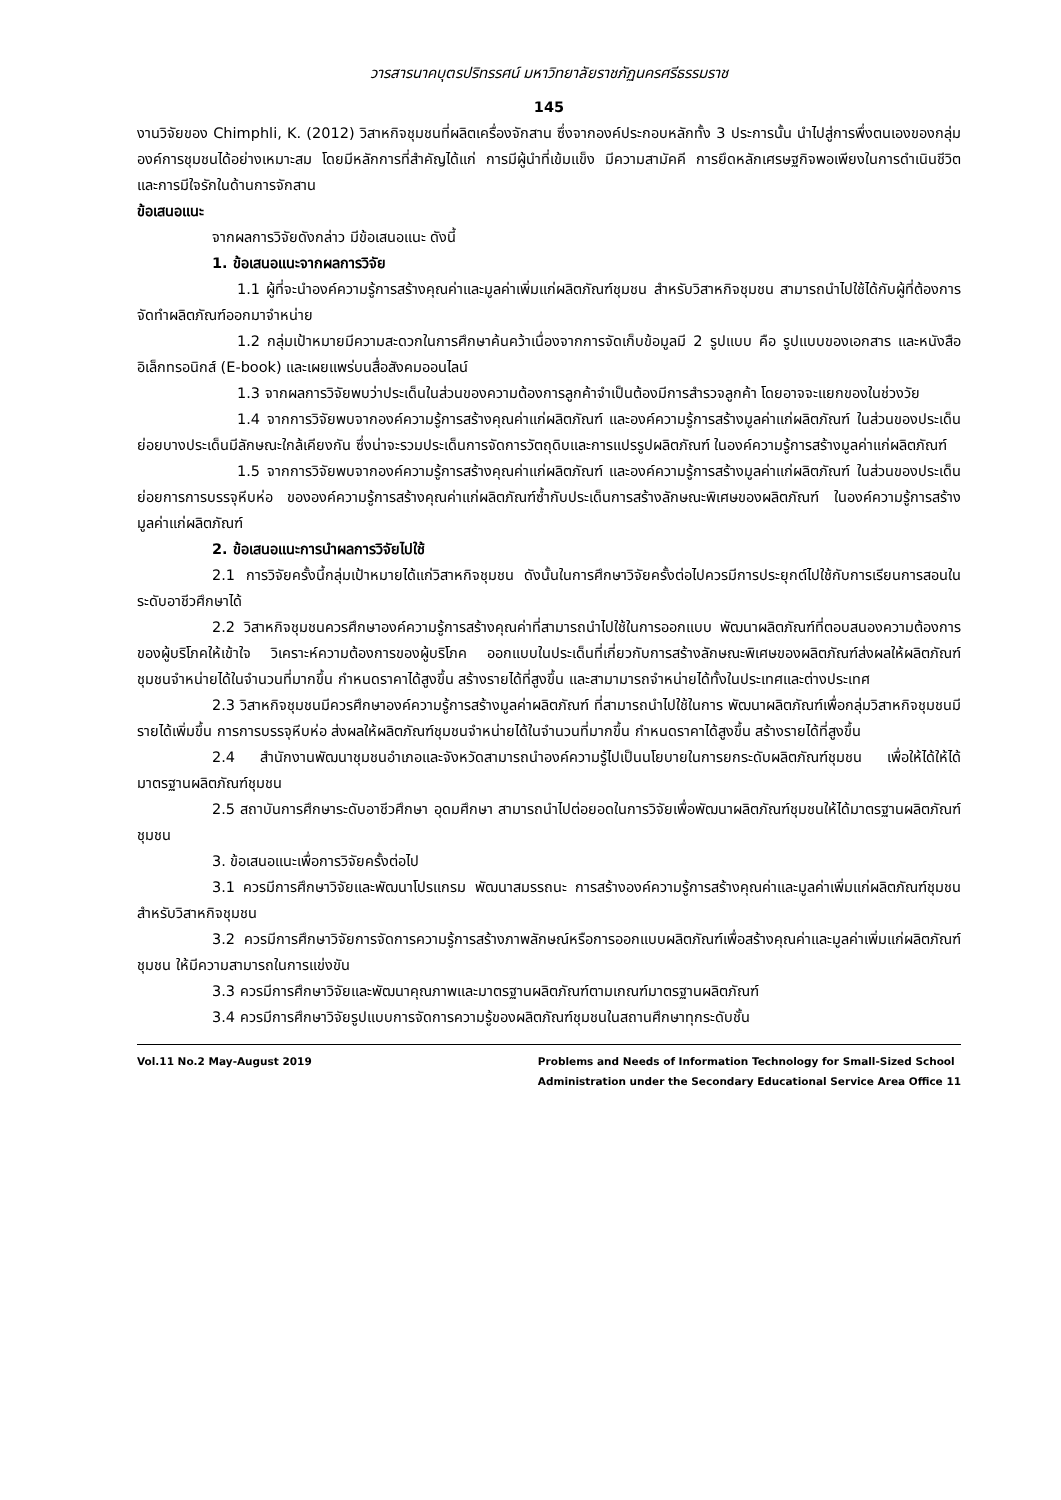วารสารนาคบุตรปริทรรศน์ มหาวิทยาลัยราชภัฏนครศรีธรรมราช
145
งานวิจัยของ Chimphli, K. (2012) วิสาหกิจชุมชนที่ผลิตเครื่องจักสาน ซึ่งจากองค์ประกอบหลักทั้ง 3 ประการนั้น นำไปสู่การพึ่งตนเองของกลุ่มองค์การชุมชนได้อย่างเหมาะสม โดยมีหลักการที่สำคัญได้แก่ การมีผู้นำที่เข้มแข็ง มีความสามัคคี การยึดหลักเศรษฐกิจพอเพียงในการดำเนินชีวิต และการมีใจรักในด้านการจักสาน
ข้อเสนอแนะ
จากผลการวิจัยดังกล่าว มีข้อเสนอแนะ ดังนี้
1. ข้อเสนอแนะจากผลการวิจัย
1.1 ผู้ที่จะนำองค์ความรู้การสร้างคุณค่าและมูลค่าเพิ่มแก่ผลิตภัณฑ์ชุมชน สำหรับวิสาหกิจชุมชน สามารถนำไปใช้ได้กับผู้ที่ต้องการจัดทำผลิตภัณฑ์ออกมาจำหน่าย
1.2 กลุ่มเป้าหมายมีความสะดวกในการศึกษาค้นคว้าเนื่องจากการจัดเก็บข้อมูลมี 2 รูปแบบ คือ รูปแบบของเอกสาร และหนังสืออิเล็กทรอนิกส์ (E-book) และเผยแพร่บนสื่อสังคมออนไลน์
1.3 จากผลการวิจัยพบว่าประเด็นในส่วนของความต้องการลูกค้าจำเป็นต้องมีการสำรวจลูกค้า โดยอาจจะแยกของในช่วงวัย
1.4 จากการวิจัยพบจากองค์ความรู้การสร้างคุณค่าแก่ผลิตภัณฑ์ และองค์ความรู้การสร้างมูลค่าแก่ผลิตภัณฑ์ ในส่วนของประเด็นย่อยบางประเด็นมีลักษณะใกล้เคียงกัน ซึ่งน่าจะรวมประเด็นการจัดการวัตถุดิบและการแปรรูปผลิตภัณฑ์ ในองค์ความรู้การสร้างมูลค่าแก่ผลิตภัณฑ์
1.5 จากการวิจัยพบจากองค์ความรู้การสร้างคุณค่าแก่ผลิตภัณฑ์ และองค์ความรู้การสร้างมูลค่าแก่ผลิตภัณฑ์ ในส่วนของประเด็นย่อยการการบรรจุหีบห่อ ขององค์ความรู้การสร้างคุณค่าแก่ผลิตภัณฑ์ซ้ำกับประเด็นการสร้างลักษณะพิเศษของผลิตภัณฑ์ ในองค์ความรู้การสร้างมูลค่าแก่ผลิตภัณฑ์
2. ข้อเสนอแนะการนำผลการวิจัยไปใช้
2.1 การวิจัยครั้งนี้กลุ่มเป้าหมายได้แก่วิสาหกิจชุมชน ดังนั้นในการศึกษาวิจัยครั้งต่อไปควรมีการประยุกต์ไปใช้กับการเรียนการสอนในระดับอาชีวศึกษาได้
2.2 วิสาหกิจชุมชนควรศึกษาองค์ความรู้การสร้างคุณค่าที่สามารถนำไปใช้ในการออกแบบ พัฒนาผลิตภัณฑ์ที่ตอบสนองความต้องการของผู้บริโภคให้เข้าใจ วิเคราะห์ความต้องการของผู้บริโภค ออกแบบในประเด็นที่เกี่ยวกับการสร้างลักษณะพิเศษของผลิตภัณฑ์ส่งผลให้ผลิตภัณฑ์ชุมชนจำหน่ายได้ในจำนวนที่มากขึ้น กำหนดราคาได้สูงขึ้น สร้างรายได้ที่สูงขึ้น และสามามารถจำหน่ายได้ทั้งในประเทศและต่างประเทศ
2.3 วิสาหกิจชุมชนมีควรศึกษาองค์ความรู้การสร้างมูลค่าผลิตภัณฑ์ ที่สามารถนำไปใช้ในการ พัฒนาผลิตภัณฑ์เพื่อกลุ่มวิสาหกิจชุมชนมีรายได้เพิ่มขึ้น การการบรรจุหีบห่อ ส่งผลให้ผลิตภัณฑ์ชุมชนจำหน่ายได้ในจำนวนที่มากขึ้น กำหนดราคาได้สูงขึ้น สร้างรายได้ที่สูงขึ้น
2.4 สำนักงานพัฒนาชุมชนอำเภอและจังหวัดสามารถนำองค์ความรู้ไปเป็นนโยบายในการยกระดับผลิตภัณฑ์ชุมชน เพื่อให้ได้ให้ได้มาตรฐานผลิตภัณฑ์ชุมชน
2.5 สถาบันการศึกษาระดับอาชีวศึกษา อุดมศึกษา สามารถนำไปต่อยอดในการวิจัยเพื่อพัฒนาผลิตภัณฑ์ชุมชนให้ได้มาตรฐานผลิตภัณฑ์ชุมชน
3. ข้อเสนอแนะเพื่อการวิจัยครั้งต่อไป
3.1 ควรมีการศึกษาวิจัยและพัฒนาโปรแกรม พัฒนาสมรรถนะ การสร้างองค์ความรู้การสร้างคุณค่าและมูลค่าเพิ่มแก่ผลิตภัณฑ์ชุมชน สำหรับวิสาหกิจชุมชน
3.2 ควรมีการศึกษาวิจัยการจัดการความรู้การสร้างภาพลักษณ์หรือการออกแบบผลิตภัณฑ์เพื่อสร้างคุณค่าและมูลค่าเพิ่มแก่ผลิตภัณฑ์ชุมชน ให้มีความสามารถในการแข่งขัน
3.3 ควรมีการศึกษาวิจัยและพัฒนาคุณภาพและมาตรฐานผลิตภัณฑ์ตามเกณฑ์มาตรฐานผลิตภัณฑ์
3.4 ควรมีการศึกษาวิจัยรูปแบบการจัดการความรู้ของผลิตภัณฑ์ชุมชนในสถานศึกษาทุกระดับชั้น
Vol.11 No.2 May-August 2019 Problems and Needs of Information Technology for Small-Sized School
Administration under the Secondary Educational Service Area Office 11